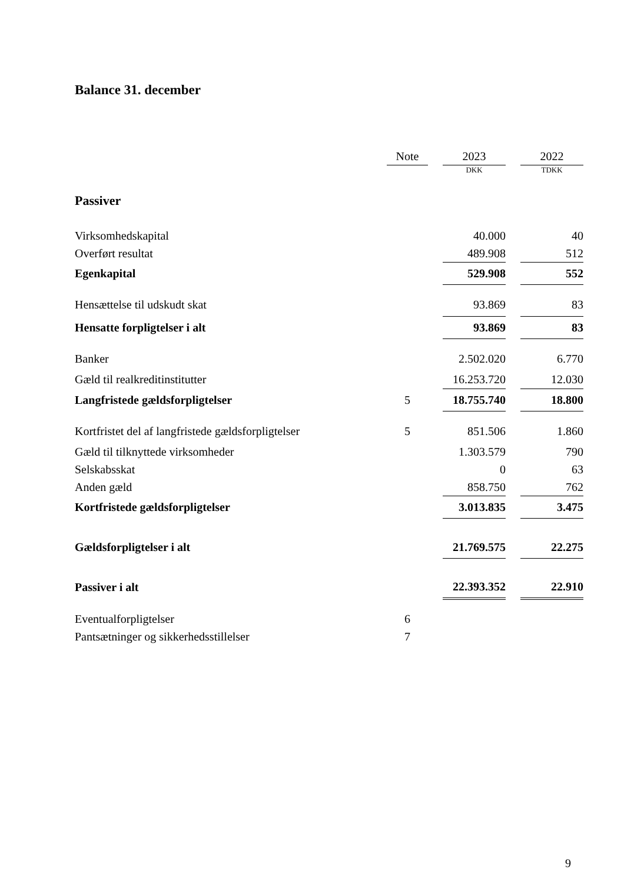Balance 31. december
| | Note | | 2023 | | 2022 |
| --- | --- | --- | --- | --- | --- |
| | | | DKK | | TDKK |
| Passiver | | | | | |
| Virksomhedskapital | | | 40.000 | | 40 |
| Overført resultat | | | 489.908 | | 512 |
| Egenkapital | | | 529.908 | | 552 |
| Hensættelse til udskudt skat | | | 93.869 | | 83 |
| Hensatte forpligtelser i alt | | | 93.869 | | 83 |
| Banker | | | 2.502.020 | | 6.770 |
| Gæld til realkreditinstitutter | | | 16.253.720 | | 12.030 |
| Langfristede gældsforpligtelser | 5 | | 18.755.740 | | 18.800 |
| Kortfristet del af langfristede gældsforpligtelser | 5 | | 851.506 | | 1.860 |
| Gæld til tilknyttede virksomheder | | | 1.303.579 | | 790 |
| Selskabsskat | | | 0 | | 63 |
| Anden gæld | | | 858.750 | | 762 |
| Kortfristede gældsforpligtelser | | | 3.013.835 | | 3.475 |
| Gældsforpligtelser i alt | | | 21.769.575 | | 22.275 |
| Passiver i alt | | | 22.393.352 | | 22.910 |
| Eventualforpligtelser | 6 | | | | |
| Pantsætninger og sikkerhedsstillelser | 7 | | | | |
9